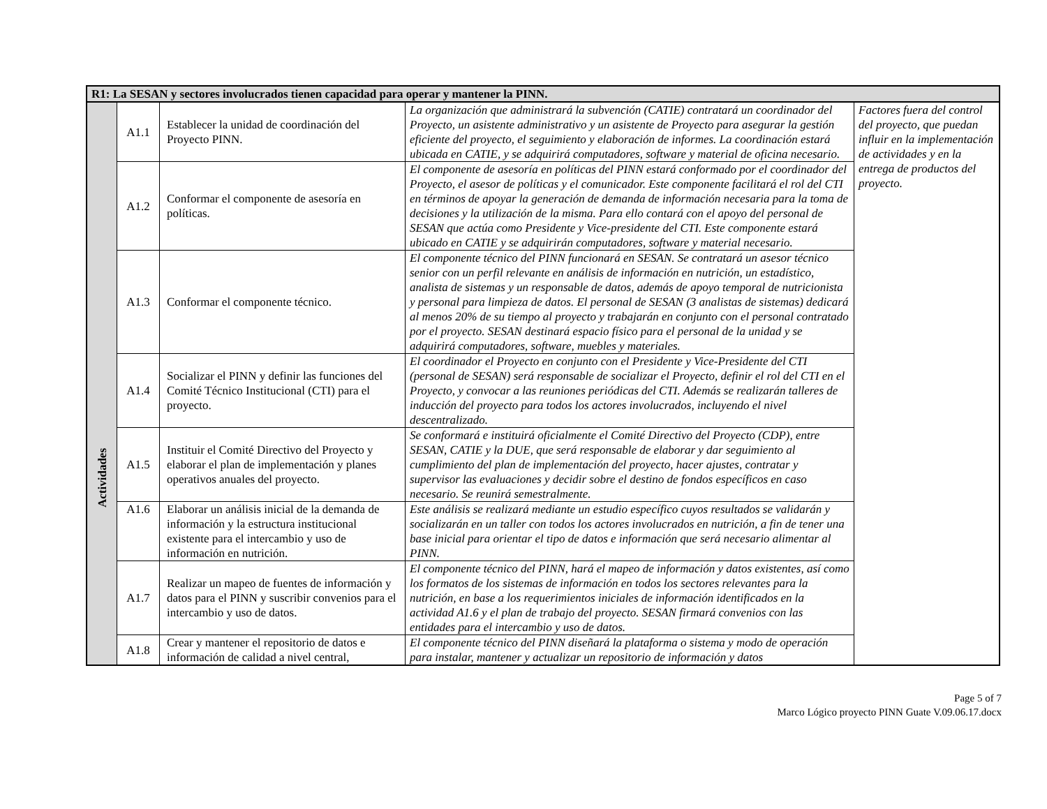| R1: La SESAN y sectores involucrados tienen capacidad para operar y mantener la PINN. | | | | |
| --- | --- | --- | --- | --- |
| Actividades | A1.1 | Establecer la unidad de coordinación del Proyecto PINN. | La organización que administrará la subvención (CATIE) contratará un coordinador del Proyecto, un asistente administrativo y un asistente de Proyecto para asegurar la gestión eficiente del proyecto, el seguimiento y elaboración de informes. La coordinación estará ubicada en CATIE, y se adquirirá computadores, software y material de oficina necesario. | Factores fuera del control del proyecto, que puedan influir en la implementación de actividades y en la entrega de productos del proyecto. |
| | A1.2 | Conformar el componente de asesoría en políticas. | El componente de asesoría en políticas del PINN estará conformado por el coordinador del Proyecto, el asesor de políticas y el comunicador. Este componente facilitará el rol del CTI en términos de apoyar la generación de demanda de información necesaria para la toma de decisiones y la utilización de la misma. Para ello contará con el apoyo del personal de SESAN que actúa como Presidente y Vice-presidente del CTI. Este componente estará ubicado en CATIE y se adquirirán computadores, software y material necesario. | |
| | A1.3 | Conformar el componente técnico. | El componente técnico del PINN funcionará en SESAN. Se contratará un asesor técnico senior con un perfil relevante en análisis de información en nutrición, un estadístico, analista de sistemas y un responsable de datos, además de apoyo temporal de nutricionista y personal para limpieza de datos. El personal de SESAN (3 analistas de sistemas) dedicará al menos 20% de su tiempo al proyecto y trabajarán en conjunto con el personal contratado por el proyecto. SESAN destinará espacio físico para el personal de la unidad y se adquirirá computadores, software, muebles y materiales. | |
| | A1.4 | Socializar el PINN y definir las funciones del Comité Técnico Institucional (CTI) para el proyecto. | El coordinador el Proyecto en conjunto con el Presidente y Vice-Presidente del CTI (personal de SESAN) será responsable de socializar el Proyecto, definir el rol del CTI en el Proyecto, y convocar a las reuniones periódicas del CTI. Además se realizarán talleres de inducción del proyecto para todos los actores involucrados, incluyendo el nivel descentralizado. | |
| | A1.5 | Instituir el Comité Directivo del Proyecto y elaborar el plan de implementación y planes operativos anuales del proyecto. | Se conformará e instituirá oficialmente el Comité Directivo del Proyecto (CDP), entre SESAN, CATIE y la DUE, que será responsable de elaborar y dar seguimiento al cumplimiento del plan de implementación del proyecto, hacer ajustes, contratar y supervisor las evaluaciones y decidir sobre el destino de fondos específicos en caso necesario. Se reunirá semestralmente. | |
| | A1.6 | Elaborar un análisis inicial de la demanda de información y la estructura institucional existente para el intercambio y uso de información en nutrición. | Este análisis se realizará mediante un estudio específico cuyos resultados se validarán y socializarán en un taller con todos los actores involucrados en nutrición, a fin de tener una base inicial para orientar el tipo de datos e información que será necesario alimentar al PINN. | |
| | A1.7 | Realizar un mapeo de fuentes de información y datos para el PINN y suscribir convenios para el intercambio y uso de datos. | El componente técnico del PINN, hará el mapeo de información y datos existentes, así como los formatos de los sistemas de información en todos los sectores relevantes para la nutrición, en base a los requerimientos iniciales de información identificados en la actividad A1.6 y el plan de trabajo del proyecto. SESAN firmará convenios con las entidades para el intercambio y uso de datos. | |
| | A1.8 | Crear y mantener el repositorio de datos e información de calidad a nivel central, | El componente técnico del PINN diseñará la plataforma o sistema y modo de operación para instalar, mantener y actualizar un repositorio de información y datos | |
Page 5 of 7
Marco Lógico proyecto PINN Guate V.09.06.17.docx